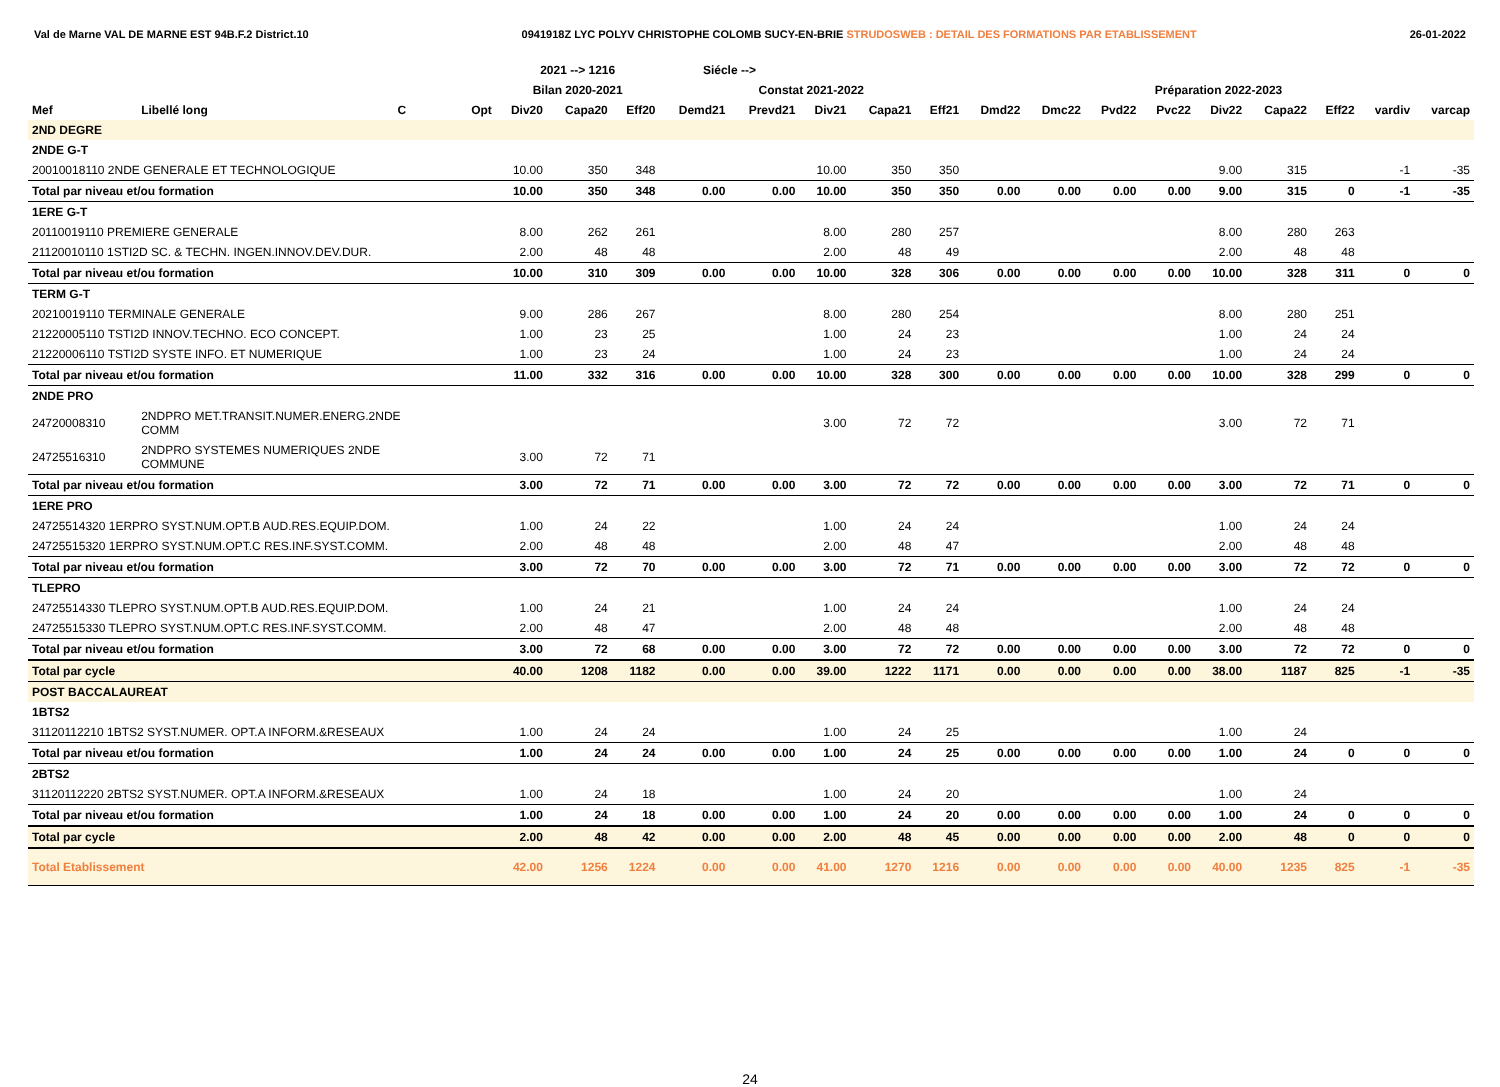Val de Marne VAL DE MARNE EST 94B.F.2 District.10 0941918Z LYC POLYV CHRISTOPHE COLOMB SUCY-EN-BRIE STRUDOSWEB : DETAIL DES FORMATIONS PAR ETABLISSEMENT 26-01-2022
| | | | | 2021 --> 1216 | | | Siécle --> | | | | | | | | | | | | | |
| --- | --- | --- | --- | --- | --- | --- | --- | --- | --- | --- | --- | --- | --- | --- | --- | --- | --- | --- | --- | --- |
| | | | | Bilan 2020-2021 | | | Constat 2021-2022 | | | | | Préparation 2022-2023 | | | | | | | | |
| Mef | Libellé long | C | Opt | Div20 | Capa20 | Eff20 | Demd21 | Prevd21 | Div21 | Capa21 | Eff21 | Dmd22 | Dmc22 | Pvd22 | Pvc22 | Div22 | Capa22 | Eff22 | vardiv | varcap |
| 2ND DEGRE | | | | | | | | | | | | | | | | | | | | |
| 2NDE G-T | | | | | | | | | | | | | | | | | | | | |
| 20010018110 2NDE GENERALE ET TECHNOLOGIQUE | | | | 10.00 | 350 | 348 | | | 10.00 | 350 | 350 | | | | | 9.00 | 315 | | -1 | -35 |
| Total par niveau et/ou formation | | | | 10.00 | 350 | 348 | 0.00 | 0.00 | 10.00 | 350 | 350 | 0.00 | 0.00 | 0.00 | 0.00 | 9.00 | 315 | 0 | -1 | -35 |
| 1ERE G-T | | | | | | | | | | | | | | | | | | | | |
| 20110019110 PREMIERE GENERALE | | | | 8.00 | 262 | 261 | | | 8.00 | 280 | 257 | | | | | 8.00 | 280 | 263 | | |
| 21120010110 1STI2D SC. & TECHN. INGEN.INNOV.DEV.DUR. | | | | 2.00 | 48 | 48 | | | 2.00 | 48 | 49 | | | | | 2.00 | 48 | 48 | | |
| Total par niveau et/ou formation | | | | 10.00 | 310 | 309 | 0.00 | 0.00 | 10.00 | 328 | 306 | 0.00 | 0.00 | 0.00 | 0.00 | 10.00 | 328 | 311 | 0 | 0 |
| TERM G-T | | | | | | | | | | | | | | | | | | | | |
| 20210019110 TERMINALE GENERALE | | | | 9.00 | 286 | 267 | | | 8.00 | 280 | 254 | | | | | 8.00 | 280 | 251 | | |
| 21220005110 TSTI2D INNOV.TECHNO. ECO CONCEPT. | | | | 1.00 | 23 | 25 | | | 1.00 | 24 | 23 | | | | | 1.00 | 24 | 24 | | |
| 21220006110 TSTI2D SYSTE INFO. ET NUMERIQUE | | | | 1.00 | 23 | 24 | | | 1.00 | 24 | 23 | | | | | 1.00 | 24 | 24 | | |
| Total par niveau et/ou formation | | | | 11.00 | 332 | 316 | 0.00 | 0.00 | 10.00 | 328 | 300 | 0.00 | 0.00 | 0.00 | 0.00 | 10.00 | 328 | 299 | 0 | 0 |
| 2NDE PRO | | | | | | | | | | | | | | | | | | | | |
| 24720008310 | 2NDPRO MET.TRANSIT.NUMER.ENERG.2NDE COMM | | | | | | | | 3.00 | 72 | 72 | | | | | 3.00 | 72 | 71 | | |
| 24725516310 | 2NDPRO SYSTEMES NUMERIQUES 2NDE COMMUNE | | | 3.00 | 72 | 71 | | | | | | | | | | | | | | |
| Total par niveau et/ou formation | | | | 3.00 | 72 | 71 | 0.00 | 0.00 | 3.00 | 72 | 72 | 0.00 | 0.00 | 0.00 | 0.00 | 3.00 | 72 | 71 | 0 | 0 |
| 1ERE PRO | | | | | | | | | | | | | | | | | | | | |
| 24725514320 1ERPRO SYST.NUM.OPT.B AUD.RES.EQUIP.DOM. | | | | 1.00 | 24 | 22 | | | 1.00 | 24 | 24 | | | | | 1.00 | 24 | 24 | | |
| 24725515320 1ERPRO SYST.NUM.OPT.C RES.INF.SYST.COMM. | | | | 2.00 | 48 | 48 | | | 2.00 | 48 | 47 | | | | | 2.00 | 48 | 48 | | |
| Total par niveau et/ou formation | | | | 3.00 | 72 | 70 | 0.00 | 0.00 | 3.00 | 72 | 71 | 0.00 | 0.00 | 0.00 | 0.00 | 3.00 | 72 | 72 | 0 | 0 |
| TLEPRO | | | | | | | | | | | | | | | | | | | | |
| 24725514330 TLEPRO SYST.NUM.OPT.B AUD.RES.EQUIP.DOM. | | | | 1.00 | 24 | 21 | | | 1.00 | 24 | 24 | | | | | 1.00 | 24 | 24 | | |
| 24725515330 TLEPRO SYST.NUM.OPT.C RES.INF.SYST.COMM. | | | | 2.00 | 48 | 47 | | | 2.00 | 48 | 48 | | | | | 2.00 | 48 | 48 | | |
| Total par niveau et/ou formation | | | | 3.00 | 72 | 68 | 0.00 | 0.00 | 3.00 | 72 | 72 | 0.00 | 0.00 | 0.00 | 0.00 | 3.00 | 72 | 72 | 0 | 0 |
| Total par cycle | | | | 40.00 | 1208 | 1182 | 0.00 | 0.00 | 39.00 | 1222 | 1171 | 0.00 | 0.00 | 0.00 | 0.00 | 38.00 | 1187 | 825 | -1 | -35 |
| POST BACCALAUREAT | | | | | | | | | | | | | | | | | | | | |
| 1BTS2 | | | | | | | | | | | | | | | | | | | | |
| 31120112210 1BTS2 SYST.NUMER. OPT.A INFORM.&RESEAUX | | | | 1.00 | 24 | 24 | | | 1.00 | 24 | 25 | | | | | 1.00 | 24 | | | |
| Total par niveau et/ou formation | | | | 1.00 | 24 | 24 | 0.00 | 0.00 | 1.00 | 24 | 25 | 0.00 | 0.00 | 0.00 | 0.00 | 1.00 | 24 | 0 | 0 | 0 |
| 2BTS2 | | | | | | | | | | | | | | | | | | | | |
| 31120112220 2BTS2 SYST.NUMER. OPT.A INFORM.&RESEAUX | | | | 1.00 | 24 | 18 | | | 1.00 | 24 | 20 | | | | | 1.00 | 24 | | | |
| Total par niveau et/ou formation | | | | 1.00 | 24 | 18 | 0.00 | 0.00 | 1.00 | 24 | 20 | 0.00 | 0.00 | 0.00 | 0.00 | 1.00 | 24 | 0 | 0 | 0 |
| Total par cycle | | | | 2.00 | 48 | 42 | 0.00 | 0.00 | 2.00 | 48 | 45 | 0.00 | 0.00 | 0.00 | 0.00 | 2.00 | 48 | 0 | 0 | 0 |
| Total Etablissement | | | | 42.00 | 1256 | 1224 | 0.00 | 0.00 | 41.00 | 1270 | 1216 | 0.00 | 0.00 | 0.00 | 0.00 | 40.00 | 1235 | 825 | -1 | -35 |
24